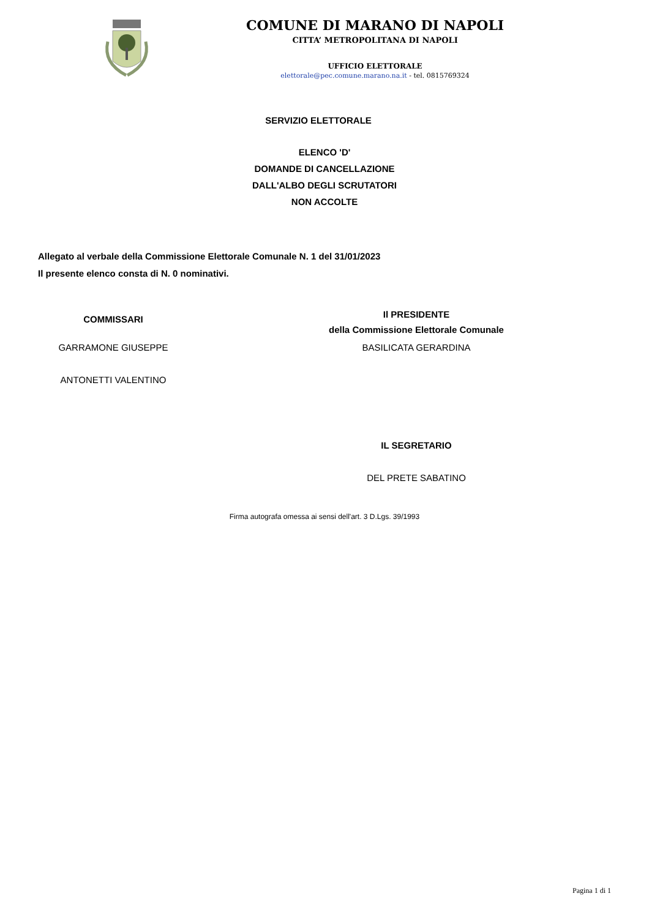COMUNE DI MARANO DI NAPOLI
CITTA’ METROPOLITANA DI NAPOLI
UFFICIO ELETTORALE
elettorale@pec.comune.marano.na.it - tel. 0815769324
SERVIZIO ELETTORALE
ELENCO 'D'
DOMANDE DI CANCELLAZIONE
DALL'ALBO DEGLI SCRUTATORI
NON ACCOLTE
Allegato al verbale della Commissione Elettorale Comunale N. 1 del 31/01/2023
Il presente elenco consta di N. 0 nominativi.
COMMISSARI
Il PRESIDENTE
della Commissione Elettorale Comunale
GARRAMONE GIUSEPPE BASILICATA GERARDINA
ANTONETTI VALENTINO
IL SEGRETARIO
DEL PRETE SABATINO
Firma autografa omessa ai sensi dell'art. 3 D.Lgs. 39/1993
Pagina 1 di 1